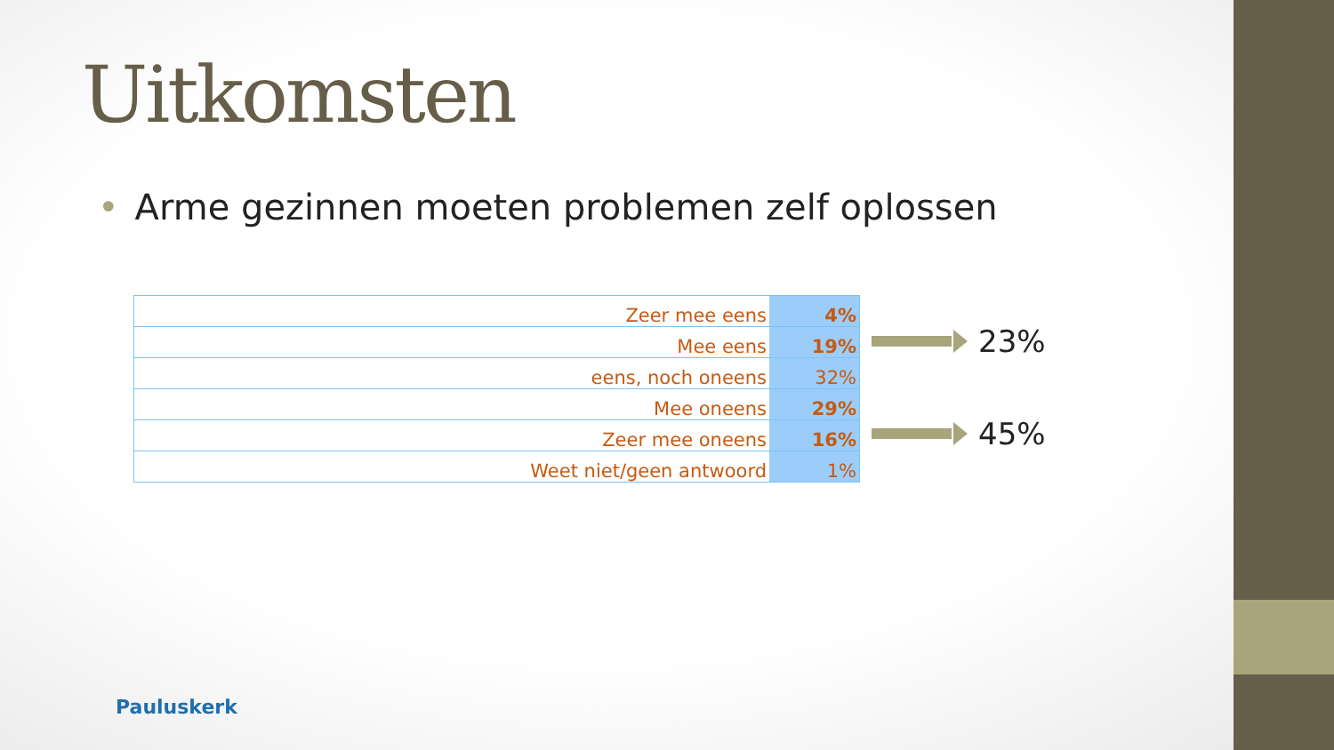Uitkomsten
• Arme gezinnen moeten problemen zelf oplossen
| Zeer mee eens | 4% |
| Mee eens | 19% |
| eens, noch oneens | 32% |
| Mee oneens | 29% |
| Zeer mee oneens | 16% |
| Weet niet/geen antwoord | 1% |
23%
45%
Pauluskerk